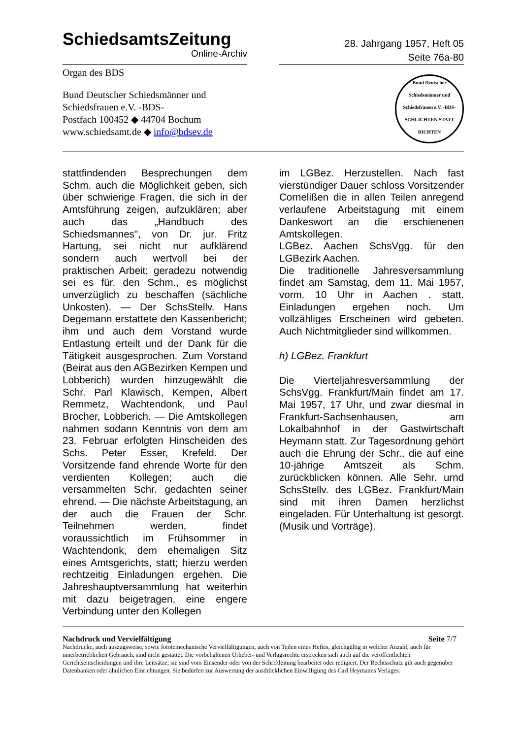SchiedsamtsZeitung
Online-Archiv
28. Jahrgang 1957, Heft 05
Seite 76a-80
Organ des BDS
Bund Deutscher Schiedsmänner und
Schiedsfrauen e.V. -BDS-
Postfach 100452 ◆ 44704 Bochum
www.schiedsamt.de ◆ info@bdsev.de
Bund Deutscher Schiedsmänner und Schiedsfrauen e.V. -BDS-
SCHLICHTEN STATT RICHTEN
stattfindenden Besprechungen dem Schm. auch die Möglichkeit geben, sich über schwierige Fragen, die sich in der Amtsführung zeigen, aufzuklären; aber auch das „Handbuch des Schiedsmannes", von Dr. jur. Fritz Hartung, sei nicht nur aufklärend sondern auch wertvoll bei der praktischen Arbeit; geradezu notwendig sei es für. den Schm., es möglichst unverzüglich zu beschaffen (sächliche Unkosten). — Der SchsStellv. Hans Degemann erstattete den Kassenbericht; ihm und auch dem Vorstand wurde Entlastung erteilt und der Dank für die Tätigkeit ausgesprochen. Zum Vorstand (Beirat aus den AGBezirken Kempen und Lobberich) wurden hinzugewählt die Schr. Parl Klawisch, Kempen, Albert Remmetz, Wachtendonk, und Paul Brocher, Lobberich. — Die Amtskollegen nahmen sodann Kenntnis von dem am 23. Februar erfolgten Hinscheiden des Schs. Peter Esser, Krefeld. Der Vorsitzende fand ehrende Worte für den verdienten Kollegen; auch die versammelten Schr. gedachten seiner ehrend. — Die nächste Arbeitstagung, an der auch die Frauen der Schr. Teilnehmen werden, findet voraussichtlich im Frühsommer in Wachtendonk, dem ehemaligen Sitz eines Amtsgerichts, statt; hierzu werden rechtzeitig Einladungen ergehen. Die Jahreshauptversammlung hat weiterhin mit dazu beigetragen, eine engere Verbindung unter den Kollegen
im LGBez. Herzustellen. Nach fast vierstündiger Dauer schloss Vorsitzender Cornelißen die in allen Teilen anregend verlaufene Arbeitstagung mit einem Dankeswort an die erschienenen Amtskollegen.
LGBez. Aachen SchsVgg. für den LGBezirk Aachen.
Die traditionelle Jahresversammlung findet am Samstag, dem 11. Mai 1957, vorm. 10 Uhr in Aachen . statt. Einladungen ergehen noch. Um vollzähliges Erscheinen wird gebeten. Auch Nichtmitglieder sind willkommen.
h) LGBez. Frankfurt
Die Vierteljahresversammlung der SchsVgg. Frankfurt/Main findet am 17. Mai 1957, 17 Uhr, und zwar diesmal in Frankfurt-Sachsenhausen, am Lokalbahnhof in der Gastwirtschaft Heymann statt. Zur Tagesordnung gehört auch die Ehrung der Schr., die auf eine 10-jährige Amtszeit als Schm. zurückblicken können. Alle Sehr. urnd SchsStellv. des LGBez. Frankfurt/Main sind mit ihren Damen herzlichst eingeladen. Für Unterhaltung ist gesorgt. (Musik und Vorträge).
Nachdruck und Vervielfältigung Seite 7/7
Nachdrucke, auch auszugsweise, sowie fototemechanische Vervielfältigungen, auch von Teilen eines Heftes, gleichgültig in welcher Anzahl, auch für innerbetrieblichen Gebrauch, sind nicht gestattet. Die vorbehaltenen Urheber- und Verlagsrechte erstrecken sich auch auf die veröffentlichten Gerichtsentscheidungen und ihre Leitsätze; sie sind vom Einsender oder von der Schriftleitung bearbeitet oder redigiert. Der Rechtsschutz gilt auch gegenüber Datenbanken oder ähnlichen Einrichtungen. Sie bedürfen zur Auswertung der ausdrücklichen Einwilligung des Carl Heymanns Verlages.